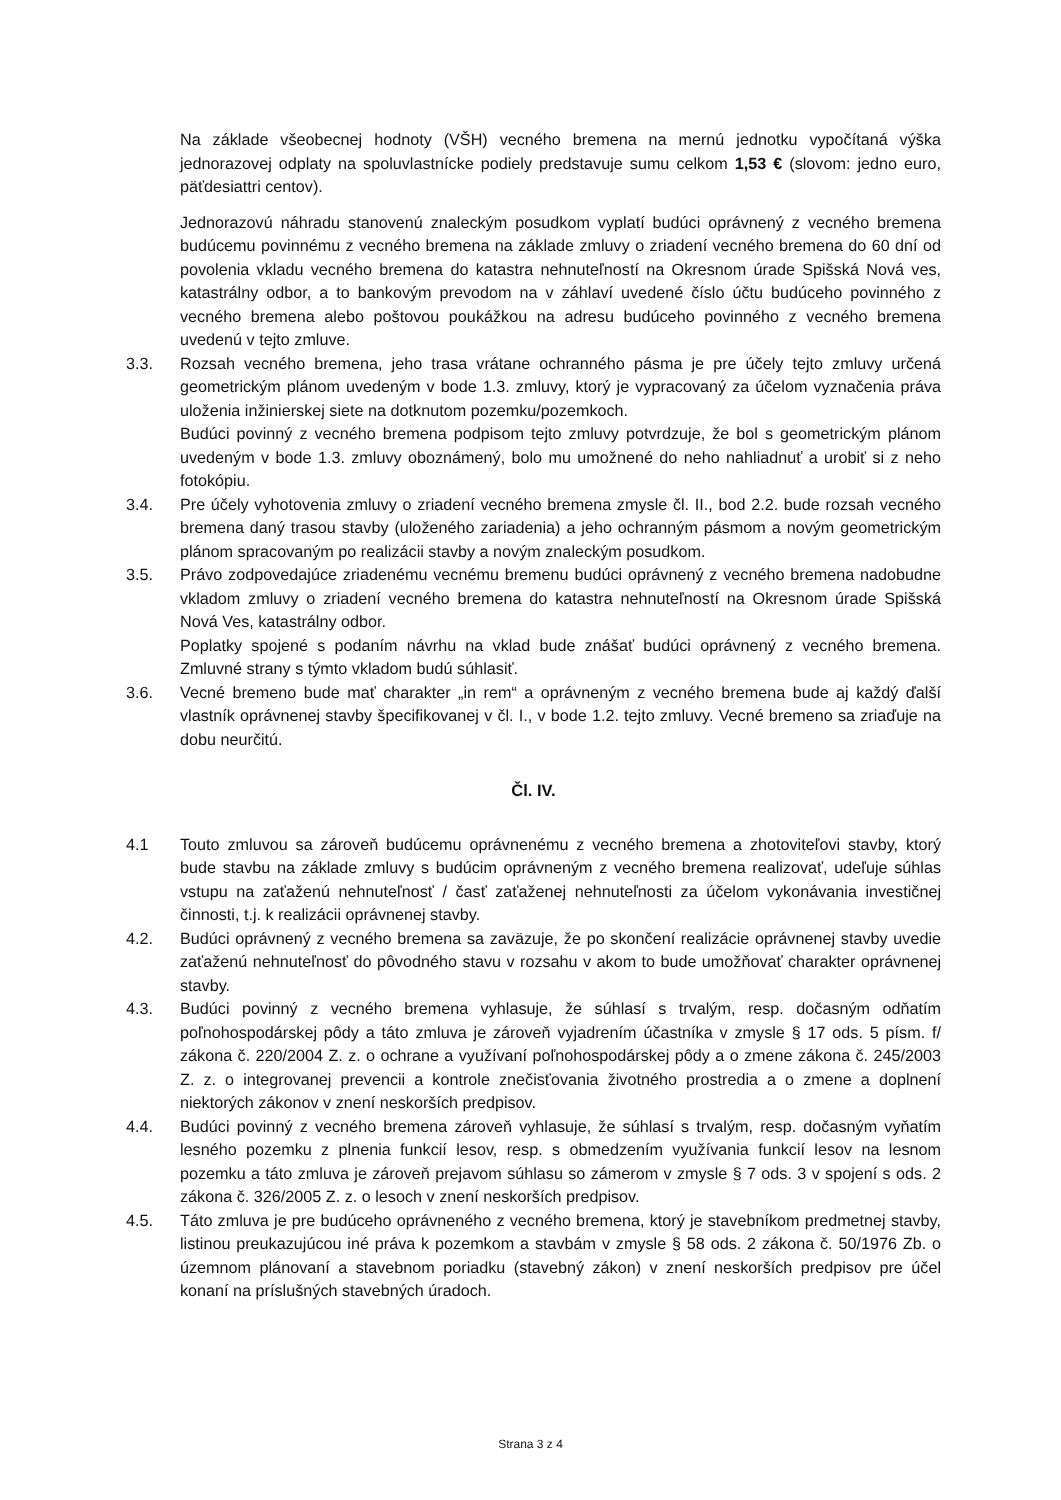Na základe všeobecnej hodnoty (VŠH) vecného bremena na mernú jednotku vypočítaná výška jednorazovej odplaty na spoluvlastnícke podiely predstavuje sumu celkom 1,53 € (slovom: jedno euro, päťdesiattri centov).
Jednorazovú náhradu stanovenú znaleckým posudkom vyplatí budúci oprávnený z vecného bremena budúcemu povinnému z vecného bremena na základe zmluvy o zriadení vecného bremena do 60 dní od povolenia vkladu vecného bremena do katastra nehnuteľností na Okresnom úrade Spišská Nová ves, katastrálny odbor, a to bankovým prevodom na v záhlaví uvedené číslo účtu budúceho povinného z vecného bremena alebo poštovou poukážkou na adresu budúceho povinného z vecného bremena uvedenú v tejto zmluve.
3.3. Rozsah vecného bremena, jeho trasa vrátane ochranného pásma je pre účely tejto zmluvy určená geometrickým plánom uvedeným v bode 1.3. zmluvy, ktorý je vypracovaný za účelom vyznačenia práva uloženia inžinierskej siete na dotknutom pozemku/pozemkoch.
Budúci povinný z vecného bremena podpisom tejto zmluvy potvrdzuje, že bol s geometrickým plánom uvedeným v bode 1.3. zmluvy oboznámený, bolo mu umožnené do neho nahliadnuť a urobiť si z neho fotokópiu.
3.4. Pre účely vyhotovenia zmluvy o zriadení vecného bremena zmysle čl. II., bod 2.2. bude rozsah vecného bremena daný trasou stavby (uloženého zariadenia) a jeho ochranným pásmom a novým geometrickým plánom spracovaným po realizácii stavby a novým znaleckým posudkom.
3.5. Právo zodpovedajúce zriadenému vecnému bremenu budúci oprávnený z vecného bremena nadobudne vkladom zmluvy o zriadení vecného bremena do katastra nehnuteľností na Okresnom úrade Spišská Nová Ves, katastrálny odbor.
Poplatky spojené s podaním návrhu na vklad bude znášať budúci oprávnený z vecného bremena. Zmluvné strany s týmto vkladom budú súhlasiť.
3.6. Vecné bremeno bude mať charakter „in rem“ a oprávneným z vecného bremena bude aj každý ďalší vlastník oprávnenej stavby špecifikovanej v čl. I., v bode 1.2. tejto zmluvy. Vecné bremeno sa zriaďuje na dobu neurčitú.
Čl. IV.
4.1 Touto zmluvou sa zároveň budúcemu oprávnenému z vecného bremena a zhotoviteľovi stavby, ktorý bude stavbu na základe zmluvy s budúcim oprávneným z vecného bremena realizovať, udeľuje súhlas vstupu na zaťaženú nehnuteľnosť / časť zaťaženej nehnuteľnosti za účelom vykonávania investičnej činnosti, t.j. k realizácii oprávnenej stavby.
4.2. Budúci oprávnený z vecného bremena sa zaväzuje, že po skončení realizácie oprávnenej stavby uvedie zaťaženú nehnuteľnosť do pôvodného stavu v rozsahu v akom to bude umožňovať charakter oprávnenej stavby.
4.3. Budúci povinný z vecného bremena vyhlasuje, že súhlasí s trvalým, resp. dočasným odňatím poľnohospodárskej pôdy a táto zmluva je zároveň vyjadrením účastníka v zmysle § 17 ods. 5 písm. f/ zákona č. 220/2004 Z. z. o ochrane a využívaní poľnohospodárskej pôdy a o zmene zákona č. 245/2003 Z. z. o integrovanej prevencii a kontrole znečisťovania životného prostredia a o zmene a doplnení niektorých zákonov v znení neskorších predpisov.
4.4. Budúci povinný z vecného bremena zároveň vyhlasuje, že súhlasí s trvalým, resp. dočasným vyňatím lesného pozemku z plnenia funkcií lesov, resp. s obmedzením využívania funkcií lesov na lesnom pozemku a táto zmluva je zároveň prejavom súhlasu so zámerom v zmysle § 7 ods. 3 v spojení s ods. 2 zákona č. 326/2005 Z. z. o lesoch v znení neskorších predpisov.
4.5. Táto zmluva je pre budúceho oprávneného z vecného bremena, ktorý je stavebníkom predmetnej stavby, listinou preukazujúcou iné práva k pozemkom a stavbám v zmysle § 58 ods. 2 zákona č. 50/1976 Zb. o územnom plánovaní a stavebnom poriadku (stavebný zákon) v znení neskorších predpisov pre účel konaní na príslušných stavebných úradoch.
Strana 3 z 4